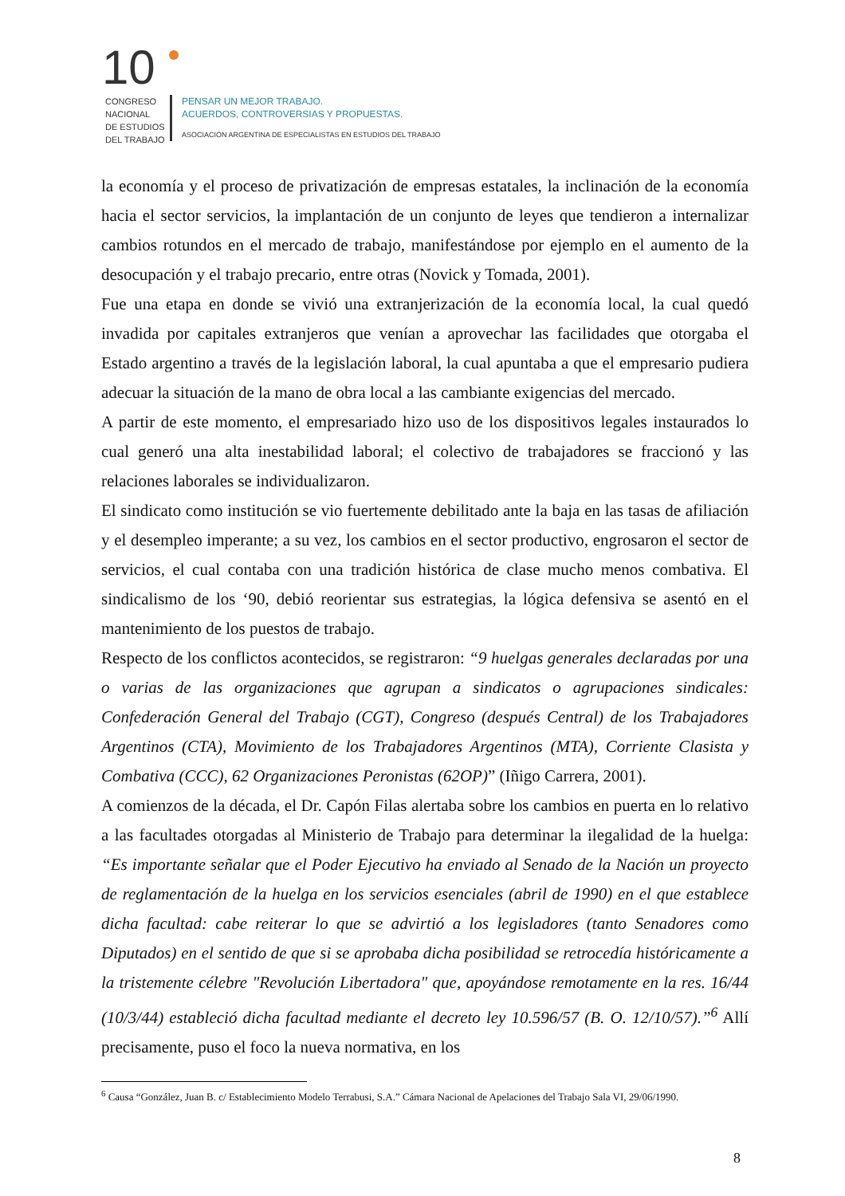10
CONGRESO
NACIONAL
DE ESTUDIOS
DEL TRABAJO
PENSAR UN MEJOR TRABAJO.
ACUERDOS, CONTROVERSIAS Y PROPUESTAS.
ASOCIACIÓN ARGENTINA DE ESPECIALISTAS EN ESTUDIOS DEL TRABAJO
la economía y el proceso de privatización de empresas estatales, la inclinación de la economía hacia el sector servicios, la implantación de un conjunto de leyes que tendieron a internalizar cambios rotundos en el mercado de trabajo, manifestándose por ejemplo en el aumento de la desocupación y el trabajo precario, entre otras (Novick y Tomada, 2001).
Fue una etapa en donde se vivió una extranjerización de la economía local, la cual quedó invadida por capitales extranjeros que venían a aprovechar las facilidades que otorgaba el Estado argentino a través de la legislación laboral, la cual apuntaba a que el empresario pudiera adecuar la situación de la mano de obra local a las cambiante exigencias del mercado.
A partir de este momento, el empresariado hizo uso de los dispositivos legales instaurados lo cual generó una alta inestabilidad laboral; el colectivo de trabajadores se fraccionó y las relaciones laborales se individualizaron.
El sindicato como institución se vio fuertemente debilitado ante la baja en las tasas de afiliación y el desempleo imperante; a su vez, los cambios en el sector productivo, engrosaron el sector de servicios, el cual contaba con una tradición histórica de clase mucho menos combativa. El sindicalismo de los ‘90, debió reorientar sus estrategias, la lógica defensiva se asentó en el mantenimiento de los puestos de trabajo.
Respecto de los conflictos acontecidos, se registraron: “9 huelgas generales declaradas por una o varias de las organizaciones que agrupan a sindicatos o agrupaciones sindicales: Confederación General del Trabajo (CGT), Congreso (después Central) de los Trabajadores Argentinos (CTA), Movimiento de los Trabajadores Argentinos (MTA), Corriente Clasista y Combativa (CCC), 62 Organizaciones Peronistas (62OP)” (Iñigo Carrera, 2001).
A comienzos de la década, el Dr. Capón Filas alertaba sobre los cambios en puerta en lo relativo a las facultades otorgadas al Ministerio de Trabajo para determinar la ilegalidad de la huelga: “Es importante señalar que el Poder Ejecutivo ha enviado al Senado de la Nación un proyecto de reglamentación de la huelga en los servicios esenciales (abril de 1990) en el que establece dicha facultad: cabe reiterar lo que se advirtió a los legisladores (tanto Senadores como Diputados) en el sentido de que si se aprobaba dicha posibilidad se retrocedía históricamente a la tristemente célebre "Revolución Libertadora" que, apoyándose remotamente en la res. 16/44 (10/3/44) estableció dicha facultad mediante el decreto ley 10.596/57 (B. O. 12/10/57).”<sup>6</sup> Allí precisamente, puso el foco la nueva normativa, en los
<sup>6</sup> Causa “González, Juan B. c/ Establecimiento Modelo Terrabusi, S.A.” Cámara Nacional de Apelaciones del Trabajo Sala VI, 29/06/1990.
8